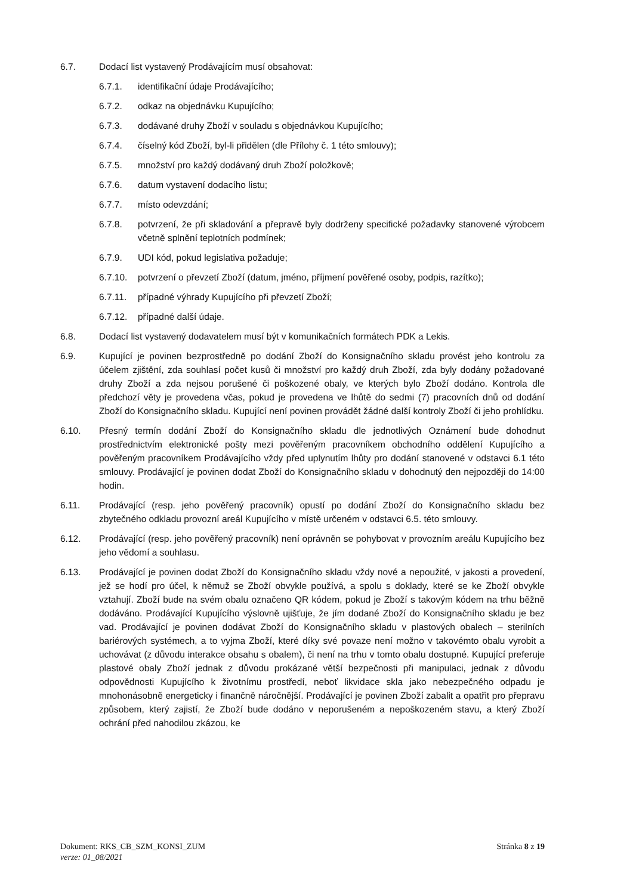6.7. Dodací list vystavený Prodávajícím musí obsahovat:
6.7.1. identifikační údaje Prodávajícího;
6.7.2. odkaz na objednávku Kupujícího;
6.7.3. dodávané druhy Zboží v souladu s objednávkou Kupujícího;
6.7.4. číselný kód Zboží, byl-li přidělen (dle Přílohy č. 1 této smlouvy);
6.7.5. množství pro každý dodávaný druh Zboží položkově;
6.7.6. datum vystavení dodacího listu;
6.7.7. místo odevzdání;
6.7.8. potvrzení, že při skladování a přepravě byly dodrženy specifické požadavky stanovené výrobcem včetně splnění teplotních podmínek;
6.7.9. UDI kód, pokud legislativa požaduje;
6.7.10.
potvrzení o převzetí Zboží (datum, jméno, příjmení pověřené osoby, podpis, razítko);
6.7.11.
případné výhrady Kupujícího při převzetí Zboží;
6.7.12.
případné další údaje.
6.8. Dodací list vystavený dodavatelem musí být v komunikačních formátech PDK a Lekis.
6.9. Kupující je povinen bezprostředně po dodání Zboží do Konsignačního skladu provést jeho kontrolu za účelem zjištění, zda souhlasí počet kusů či množství pro každý druh Zboží, zda byly dodány požadované druhy Zboží a zda nejsou porušené či poškozené obaly, ve kterých bylo Zboží dodáno. Kontrola dle předchozí věty je provedena včas, pokud je provedena ve lhůtě do sedmi (7) pracovních dnů od dodání Zboží do Konsignačního skladu. Kupující není povinen provádět žádné další kontroly Zboží či jeho prohlídku.
6.10. Přesný termín dodání Zboží do Konsignačního skladu dle jednotlivých Oznámení bude dohodnut prostřednictvím elektronické pošty mezi pověřeným pracovníkem obchodního oddělení Kupujícího a pověřeným pracovníkem Prodávajícího vždy před uplynutím lhůty pro dodání stanovené v odstavci 6.1 této smlouvy. Prodávající je povinen dodat Zboží do Konsignačního skladu v dohodnutý den nejpozději do 14:00 hodin.
6.11. Prodávající (resp. jeho pověřený pracovník) opustí po dodání Zboží do Konsignačního skladu bez zbytečného odkladu provozní areál Kupujícího v místě určeném v odstavci 6.5. této smlouvy.
6.12. Prodávající (resp. jeho pověřený pracovník) není oprávněn se pohybovat v provozním areálu Kupujícího bez jeho vědomí a souhlasu.
6.13. Prodávající je povinen dodat Zboží do Konsignačního skladu vždy nové a nepoužité, v jakosti a provedení, jež se hodí pro účel, k němuž se Zboží obvykle používá, a spolu s doklady, které se ke Zboží obvykle vztahují. Zboží bude na svém obalu označeno QR kódem, pokud je Zboží s takovým kódem na trhu běžně dodáváno. Prodávající Kupujícího výslovně ujišťuje, že jím dodané Zboží do Konsignačního skladu je bez vad. Prodávající je povinen dodávat Zboží do Konsignačního skladu v plastových obalech – sterilních bariérových systémech, a to vyjma Zboží, které díky své povaze není možno v takovémto obalu vyrobit a uchovávat (z důvodu interakce obsahu s obalem), či není na trhu v tomto obalu dostupné. Kupující preferuje plastové obaly Zboží jednak z důvodu prokázané větší bezpečnosti při manipulaci, jednak z důvodu odpovědnosti Kupujícího k životnímu prostředí, neboť likvidace skla jako nebezpečného odpadu je mnohonásobně energeticky i finančně náročnější. Prodávající je povinen Zboží zabalit a opatřit pro přepravu způsobem, který zajistí, že Zboží bude dodáno v neporušeném a nepoškozeném stavu, a který Zboží ochrání před nahodilou zkázou, ke
Dokument: RKS_CB_SZM_KONSI_ZUM
verze: 01_08/2021
Stránka 8 z 19